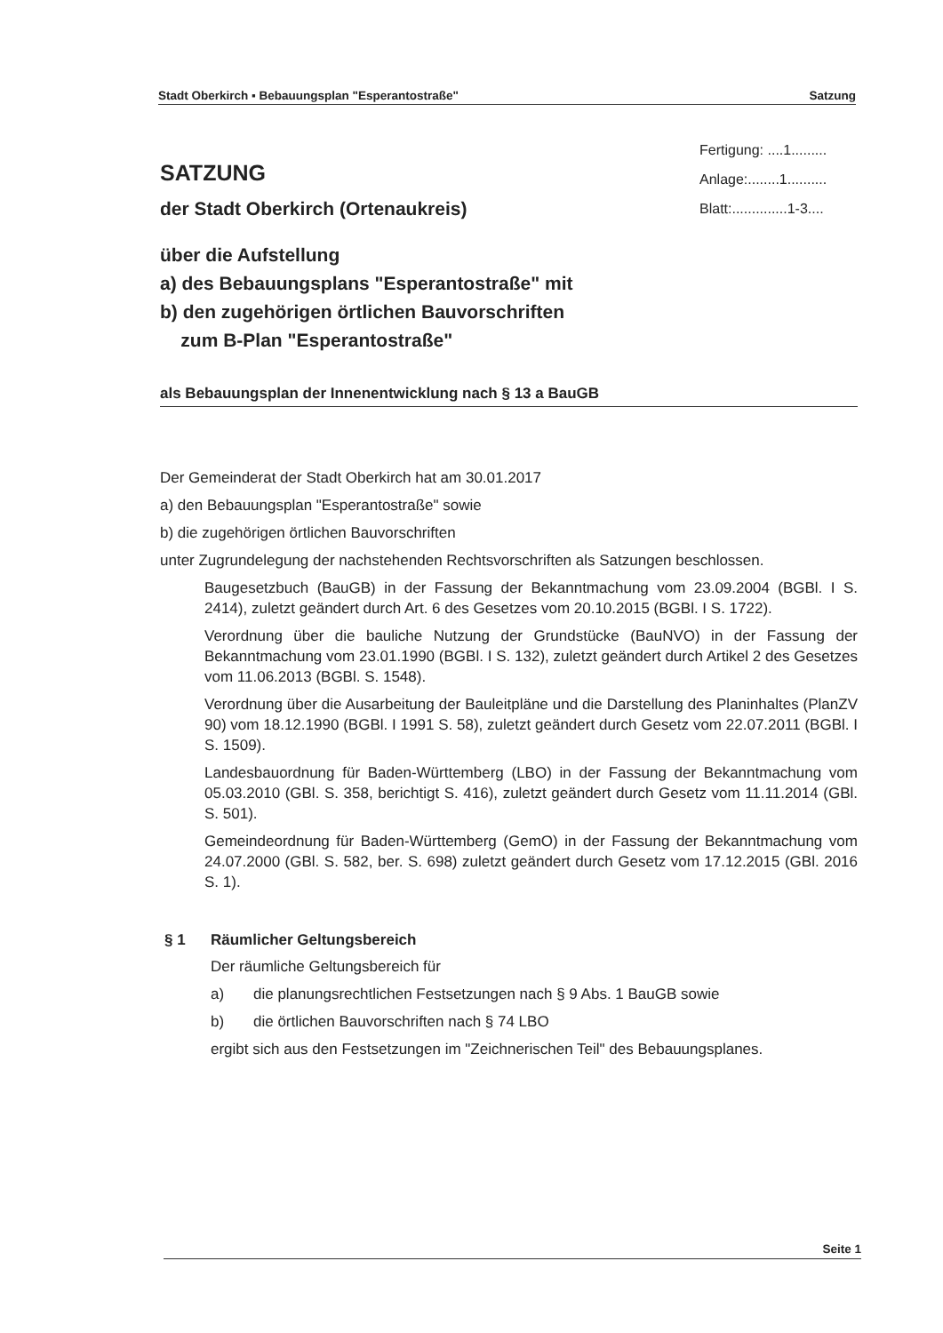Stadt Oberkirch ▪ Bebauungsplan "Esperantostraße" Satzung
Fertigung: ....1.........
Anlage:........1..........
Blatt:..............1-3....
SATZUNG
der Stadt Oberkirch (Ortenaukreis)
über die Aufstellung
a) des Bebauungsplans "Esperantostraße" mit
b) den zugehörigen örtlichen Bauvorschriften
zum B-Plan "Esperantostraße"
als Bebauungsplan der Innenentwicklung nach § 13 a BauGB
Der Gemeinderat der Stadt Oberkirch hat am 30.01.2017
a) den Bebauungsplan "Esperantostraße" sowie
b) die zugehörigen örtlichen Bauvorschriften
unter Zugrundelegung der nachstehenden Rechtsvorschriften als Satzungen beschlossen.
Baugesetzbuch (BauGB) in der Fassung der Bekanntmachung vom 23.09.2004 (BGBl. I S. 2414), zuletzt geändert durch Art. 6 des Gesetzes vom 20.10.2015 (BGBl. I S. 1722).
Verordnung über die bauliche Nutzung der Grundstücke (BauNVO) in der Fassung der Bekanntmachung vom 23.01.1990 (BGBl. I S. 132), zuletzt geändert durch Artikel 2 des Gesetzes vom 11.06.2013 (BGBl. S. 1548).
Verordnung über die Ausarbeitung der Bauleitpläne und die Darstellung des Planinhaltes (PlanZV 90) vom 18.12.1990 (BGBl. I 1991 S. 58), zuletzt geändert durch Gesetz vom 22.07.2011 (BGBl. I S. 1509).
Landesbauordnung für Baden-Württemberg (LBO) in der Fassung der Bekanntmachung vom 05.03.2010 (GBl. S. 358, berichtigt S. 416), zuletzt geändert durch Gesetz vom 11.11.2014 (GBl. S. 501).
Gemeindeordnung für Baden-Württemberg (GemO) in der Fassung der Bekanntmachung vom 24.07.2000 (GBl. S. 582, ber. S. 698) zuletzt geändert durch Gesetz vom 17.12.2015 (GBl. 2016 S. 1).
§ 1 Räumlicher Geltungsbereich
Der räumliche Geltungsbereich für
a) die planungsrechtlichen Festsetzungen nach § 9 Abs. 1 BauGB sowie
b) die örtlichen Bauvorschriften nach § 74 LBO
ergibt sich aus den Festsetzungen im "Zeichnerischen Teil" des Bebauungsplanes.
Seite 1